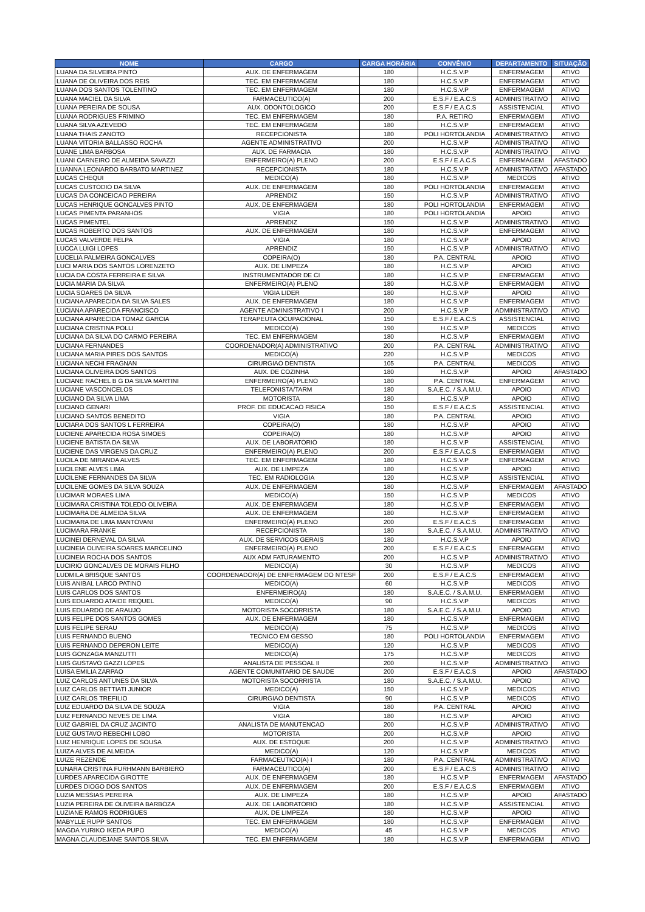| NOME | CARGO | CARGA HORÁRIA | CONVÊNIO | DEPARTAMENTO | SITUAÇÃO |
| --- | --- | --- | --- | --- | --- |
| LUANA DA SILVEIRA PINTO | AUX. DE ENFERMAGEM | 180 | H.C.S.V.P | ENFERMAGEM | ATIVO |
| LUANA DE OLIVEIRA DOS REIS | TEC. EM ENFERMAGEM | 180 | H.C.S.V.P | ENFERMAGEM | ATIVO |
| LUANA DOS SANTOS TOLENTINO | TEC. EM ENFERMAGEM | 180 | H.C.S.V.P | ENFERMAGEM | ATIVO |
| LUANA MACIEL DA SILVA | FARMACEUTICO(A) | 200 | E.S.F / E.A.C.S | ADMINISTRATIVO | ATIVO |
| LUANA PEREIRA DE SOUSA | AUX. ODONTOLOGICO | 200 | E.S.F / E.A.C.S | ASSISTENCIAL | ATIVO |
| LUANA RODRIGUES FRIMINO | TEC. EM ENFERMAGEM | 180 | P.A. RETIRO | ENFERMAGEM | ATIVO |
| LUANA SILVA AZEVEDO | TEC. EM ENFERMAGEM | 180 | H.C.S.V.P | ENFERMAGEM | ATIVO |
| LUANA THAIS ZANOTO | RECEPCIONISTA | 180 | POLI HORTOLANDIA | ADMINISTRATIVO | ATIVO |
| LUANA VITORIA BALLASSO ROCHA | AGENTE ADMINISTRATIVO | 200 | H.C.S.V.P | ADMINISTRATIVO | ATIVO |
| LUANE LIMA BARBOSA | AUX. DE FARMACIA | 180 | H.C.S.V.P | ADMINISTRATIVO | ATIVO |
| LUANI CARNEIRO DE ALMEIDA SAVAZZI | ENFERMEIRO(A) PLENO | 200 | E.S.F / E.A.C.S | ENFERMAGEM | AFASTADO |
| LUANNA LEONARDO BARBATO MARTINEZ | RECEPCIONISTA | 180 | H.C.S.V.P | ADMINISTRATIVO | AFASTADO |
| LUCAS CHEQUI | MEDICO(A) | 180 | H.C.S.V.P | MEDICOS | ATIVO |
| LUCAS CUSTODIO DA SILVA | AUX. DE ENFERMAGEM | 180 | POLI HORTOLANDIA | ENFERMAGEM | ATIVO |
| LUCAS DA CONCEICAO PEREIRA | APRENDIZ | 150 | H.C.S.V.P | ADMINISTRATIVO | ATIVO |
| LUCAS HENRIQUE GONCALVES PINTO | AUX. DE ENFERMAGEM | 180 | POLI HORTOLANDIA | ENFERMAGEM | ATIVO |
| LUCAS PIMENTA PARANHOS | VIGIA | 180 | POLI HORTOLANDIA | APOIO | ATIVO |
| LUCAS PIMENTEL | APRENDIZ | 150 | H.C.S.V.P | ADMINISTRATIVO | ATIVO |
| LUCAS ROBERTO DOS SANTOS | AUX. DE ENFERMAGEM | 180 | H.C.S.V.P | ENFERMAGEM | ATIVO |
| LUCAS VALVERDE FELPA | VIGIA | 180 | H.C.S.V.P | APOIO | ATIVO |
| LUCCA LUIGI LOPES | APRENDIZ | 150 | H.C.S.V.P | ADMINISTRATIVO | ATIVO |
| LUCELIA PALMEIRA GONCALVES | COPEIRA(O) | 180 | P.A. CENTRAL | APOIO | ATIVO |
| LUCI MARIA DOS SANTOS LORENZETO | AUX. DE LIMPEZA | 180 | H.C.S.V.P | APOIO | ATIVO |
| LUCIA DA COSTA FERREIRA E SILVA | INSTRUMENTADOR DE CI | 180 | H.C.S.V.P | ENFERMAGEM | ATIVO |
| LUCIA MARIA DA SILVA | ENFERMEIRO(A) PLENO | 180 | H.C.S.V.P | ENFERMAGEM | ATIVO |
| LUCIA SOARES DA SILVA | VIGIA LIDER | 180 | H.C.S.V.P | APOIO | ATIVO |
| LUCIANA APARECIDA DA SILVA SALES | AUX. DE ENFERMAGEM | 180 | H.C.S.V.P | ENFERMAGEM | ATIVO |
| LUCIANA APARECIDA FRANCISCO | AGENTE ADMINISTRATIVO I | 200 | H.C.S.V.P | ADMINISTRATIVO | ATIVO |
| LUCIANA APARECIDA TOMAZ GARCIA | TERAPEUTA OCUPACIONAL | 150 | E.S.F / E.A.C.S | ASSISTENCIAL | ATIVO |
| LUCIANA CRISTINA POLLI | MEDICO(A) | 190 | H.C.S.V.P | MEDICOS | ATIVO |
| LUCIANA DA SILVA DO CARMO PEREIRA | TEC. EM ENFERMAGEM | 180 | H.C.S.V.P | ENFERMAGEM | ATIVO |
| LUCIANA FERNANDES | COORDENADOR(A) ADMINISTRATIVO | 200 | P.A. CENTRAL | ADMINISTRATIVO | ATIVO |
| LUCIANA MARIA PIRES DOS SANTOS | MEDICO(A) | 220 | H.C.S.V.P | MEDICOS | ATIVO |
| LUCIANA NECHI FRAGNAN | CIRURGIAO DENTISTA | 105 | P.A. CENTRAL | MEDICOS | ATIVO |
| LUCIANA OLIVEIRA DOS SANTOS | AUX. DE COZINHA | 180 | H.C.S.V.P | APOIO | AFASTADO |
| LUCIANE RACHEL B G DA SILVA MARTINI | ENFERMEIRO(A) PLENO | 180 | P.A. CENTRAL | ENFERMAGEM | ATIVO |
| LUCIANE VASCONCELOS | TELEFONISTA/TARM | 180 | S.A.E.C. / S.A.M.U. | APOIO | ATIVO |
| LUCIANO DA SILVA LIMA | MOTORISTA | 180 | H.C.S.V.P | APOIO | ATIVO |
| LUCIANO GENARI | PROF. DE EDUCACAO FISICA | 150 | E.S.F / E.A.C.S | ASSISTENCIAL | ATIVO |
| LUCIANO SANTOS BENEDITO | VIGIA | 180 | P.A. CENTRAL | APOIO | ATIVO |
| LUCIARA DOS SANTOS L FERREIRA | COPEIRA(O) | 180 | H.C.S.V.P | APOIO | ATIVO |
| LUCIENE APARECIDA ROSA SIMOES | COPEIRA(O) | 180 | H.C.S.V.P | APOIO | ATIVO |
| LUCIENE BATISTA DA SILVA | AUX. DE LABORATORIO | 180 | H.C.S.V.P | ASSISTENCIAL | ATIVO |
| LUCIENE DAS VIRGENS DA CRUZ | ENFERMEIRO(A) PLENO | 200 | E.S.F / E.A.C.S | ENFERMAGEM | ATIVO |
| LUCILA DE MIRANDA ALVES | TEC. EM ENFERMAGEM | 180 | H.C.S.V.P | ENFERMAGEM | ATIVO |
| LUCILENE ALVES LIMA | AUX. DE LIMPEZA | 180 | H.C.S.V.P | APOIO | ATIVO |
| LUCILENE FERNANDES DA SILVA | TEC. EM RADIOLOGIA | 120 | H.C.S.V.P | ASSISTENCIAL | ATIVO |
| LUCILENE GOMES DA SILVA SOUZA | AUX. DE ENFERMAGEM | 180 | H.C.S.V.P | ENFERMAGEM | AFASTADO |
| LUCIMAR MORAES LIMA | MEDICO(A) | 150 | H.C.S.V.P | MEDICOS | ATIVO |
| LUCIMARA CRISTINA TOLEDO OLIVEIRA | AUX. DE ENFERMAGEM | 180 | H.C.S.V.P | ENFERMAGEM | ATIVO |
| LUCIMARA DE ALMEIDA SILVA | AUX. DE ENFERMAGEM | 180 | H.C.S.V.P | ENFERMAGEM | ATIVO |
| LUCIMARA DE LIMA MANTOVANI | ENFERMEIRO(A) PLENO | 200 | E.S.F / E.A.C.S | ENFERMAGEM | ATIVO |
| LUCIMARA FRANKE | RECEPCIONISTA | 180 | S.A.E.C. / S.A.M.U. | ADMINISTRATIVO | ATIVO |
| LUCINEI DERNEVAL DA SILVA | AUX. DE SERVICOS GERAIS | 180 | H.C.S.V.P | APOIO | ATIVO |
| LUCINEIA OLIVEIRA SOARES MARCELINO | ENFERMEIRO(A) PLENO | 200 | E.S.F / E.A.C.S | ENFERMAGEM | ATIVO |
| LUCINEIA ROCHA DOS SANTOS | AUX ADM FATURAMENTO | 200 | H.C.S.V.P | ADMINISTRATIVO | ATIVO |
| LUCIRIO GONCALVES DE MORAIS FILHO | MEDICO(A) | 30 | H.C.S.V.P | MEDICOS | ATIVO |
| LUDMILA BRISQUE SANTOS | COORDENADOR(A) DE ENFERMAGEM DO NTESF | 200 | E.S.F / E.A.C.S | ENFERMAGEM | ATIVO |
| LUIS ANIBAL LARCO PATINO | MEDICO(A) | 60 | H.C.S.V.P | MEDICOS | ATIVO |
| LUIS CARLOS DOS SANTOS | ENFERMEIRO(A) | 180 | S.A.E.C. / S.A.M.U. | ENFERMAGEM | ATIVO |
| LUIS EDUARDO ATAIDE REQUEL | MEDICO(A) | 90 | H.C.S.V.P | MEDICOS | ATIVO |
| LUIS EDUARDO DE ARAUJO | MOTORISTA SOCORRISTA | 180 | S.A.E.C. / S.A.M.U. | APOIO | ATIVO |
| LUIS FELIPE DOS SANTOS GOMES | AUX. DE ENFERMAGEM | 180 | H.C.S.V.P | ENFERMAGEM | ATIVO |
| LUIS FELIPE SERAU | MEDICO(A) | 75 | H.C.S.V.P | MEDICOS | ATIVO |
| LUIS FERNANDO BUENO | TECNICO EM GESSO | 180 | POLI HORTOLANDIA | ENFERMAGEM | ATIVO |
| LUIS FERNANDO DEPERON LEITE | MEDICO(A) | 120 | H.C.S.V.P | MEDICOS | ATIVO |
| LUIS GONZAGA MANZUTTI | MEDICO(A) | 175 | H.C.S.V.P | MEDICOS | ATIVO |
| LUIS GUSTAVO GAZZI LOPES | ANALISTA DE PESSOAL II | 200 | H.C.S.V.P | ADMINISTRATIVO | ATIVO |
| LUISA EMILIA ZARPAO | AGENTE COMUNITARIO DE SAUDE | 200 | E.S.F / E.A.C.S | APOIO | AFASTADO |
| LUIZ CARLOS ANTUNES DA SILVA | MOTORISTA SOCORRISTA | 180 | S.A.E.C. / S.A.M.U. | APOIO | ATIVO |
| LUIZ CARLOS BETTIATI JUNIOR | MEDICO(A) | 150 | H.C.S.V.P | MEDICOS | ATIVO |
| LUIZ CARLOS TREFILIO | CIRURGIAO DENTISTA | 90 | H.C.S.V.P | MEDICOS | ATIVO |
| LUIZ EDUARDO DA SILVA DE SOUZA | VIGIA | 180 | P.A. CENTRAL | APOIO | ATIVO |
| LUIZ FERNANDO NEVES DE LIMA | VIGIA | 180 | H.C.S.V.P | APOIO | ATIVO |
| LUIZ GABRIEL DA CRUZ JACINTO | ANALISTA DE MANUTENCAO | 200 | H.C.S.V.P | ADMINISTRATIVO | ATIVO |
| LUIZ GUSTAVO REBECHI LOBO | MOTORISTA | 200 | H.C.S.V.P | APOIO | ATIVO |
| LUIZ HENRIQUE LOPES DE SOUSA | AUX. DE ESTOQUE | 200 | H.C.S.V.P | ADMINISTRATIVO | ATIVO |
| LUIZA ALVES DE ALMEIDA | MEDICO(A) | 120 | H.C.S.V.P | MEDICOS | ATIVO |
| LUIZE REZENDE | FARMACEUTICO(A) I | 180 | P.A. CENTRAL | ADMINISTRATIVO | ATIVO |
| LUNARA CRISTINA FURHMANN BARBIERO | FARMACEUTICO(A) | 200 | E.S.F / E.A.C.S | ADMINISTRATIVO | ATIVO |
| LURDES APARECIDA GIROTTE | AUX. DE ENFERMAGEM | 180 | H.C.S.V.P | ENFERMAGEM | AFASTADO |
| LURDES DIOGO DOS SANTOS | AUX. DE ENFERMAGEM | 200 | E.S.F / E.A.C.S | ENFERMAGEM | ATIVO |
| LUZIA MESSIAS PEREIRA | AUX. DE LIMPEZA | 180 | H.C.S.V.P | APOIO | AFASTADO |
| LUZIA PEREIRA DE OLIVEIRA BARBOZA | AUX. DE LABORATORIO | 180 | H.C.S.V.P | ASSISTENCIAL | ATIVO |
| LUZIANE RAMOS RODRIGUES | AUX. DE LIMPEZA | 180 | H.C.S.V.P | APOIO | ATIVO |
| MABYLLE RUPP SANTOS | TEC. EM ENFERMAGEM | 180 | H.C.S.V.P | ENFERMAGEM | ATIVO |
| MAGDA YURIKO IKEDA PUPO | MEDICO(A) | 45 | H.C.S.V.P | MEDICOS | ATIVO |
| MAGNA CLAUDEJANE SANTOS SILVA | TEC. EM ENFERMAGEM | 180 | H.C.S.V.P | ENFERMAGEM | ATIVO |